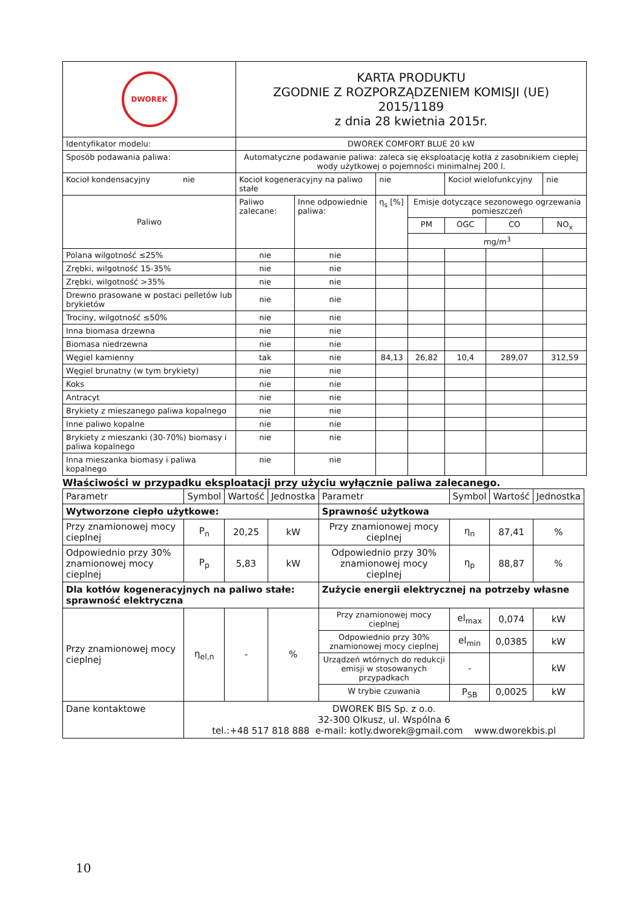| DWOREK | KARTA PRODUKTU ZGODNIE Z ROZPORZĄDZENIEM KOMISJI (UE) 2015/1189 z dnia 28 kwietnia 2015r. | | | | | | |
| Identyfikator modelu: | DWOREK COMFORT BLUE 20 kW | | | | | | |
| Sposób podawania paliwa: | Automatyczne podawanie paliwa: zaleca się eksploatację kotła z zasobnikiem ciepłej wody użytkowej o pojemności minimalnej 200 l. | | | | | | |
| Kocioł kondensacyjny nie | Kocioł kogeneracyjny na paliwo stałe | | nie | | Kocioł wielofunkcyjny | | nie |
| Paliwo | Paliwo zalecane: | Inne odpowiednie paliwa: | η<sub>s</sub> [%] | Emisje dotyczące sezonowego ogrzewania pomieszczeń | | | |
| | | | | PM | OGC | CO | NO<sub>x</sub> |
| | | | | mg/m<sup>3</sup> | | | |
| Polana wilgotność ≤25% | nie | nie | | | | | |
| Zrębki, wilgotność 15-35% | nie | nie | | | | | |
| Zrębki, wilgotność >35% | nie | nie | | | | | |
| Drewno prasowane w postaci pelletów lub brykietów | nie | nie | | | | | |
| Trociny, wilgotność ≤50% | nie | nie | | | | | |
| Inna biomasa drzewna | nie | nie | | | | | |
| Biomasa niedrzewna | nie | nie | | | | | |
| Węgiel kamienny | tak | nie | 84,13 | 26,82 | 10,4 | 289,07 | 312,59 |
| Węgiel brunatny (w tym brykiety) | nie | nie | | | | | |
| Koks | nie | nie | | | | | |
| Antracyt | nie | nie | | | | | |
| Brykiety z mieszanego paliwa kopalnego | nie | nie | | | | | |
| Inne paliwo kopalne | nie | nie | | | | | |
| Brykiety z mieszanki (30-70%) biomasy i paliwa kopalnego | nie | nie | | | | | |
| Inna mieszanka biomasy i paliwa kopalnego | nie | nie | | | | | |
Właściwości w przypadku eksploatacji przy użyciu wyłącznie paliwa zalecanego.
| Parametr | Symbol | Wartość | Jednostka | Parametr | Symbol | Wartość | Jednostka |
| --- | --- | --- | --- | --- | --- | --- | --- |
| Wytworzone ciepło użytkowe: | | | | Sprawność użytkowa | | | |
| Przy znamionowej mocy cieplnej | P<sub>n</sub> | 20,25 | kW | Przy znamionowej mocy cieplnej | η<sub>n</sub> | 87,41 | % |
| Odpowiednio przy 30% znamionowej mocy cieplnej | P<sub>p</sub> | 5,83 | kW | Odpowiednio przy 30% znamionowej mocy cieplnej | η<sub>p</sub> | 88,87 | % |
| Dla kotłów kogeneracyjnych na paliwo stałe: sprawność elektryczna | | | | Zużycie energii elektrycznej na potrzeby własne | | | |
| Przy znamionowej mocy cieplnej | η<sub>el,n</sub> | - | % | Przy znamionowej mocy cieplnej | el<sub>max</sub> | 0,074 | kW |
| | | | | Odpowiednio przy 30% znamionowej mocy cieplnej | el<sub>min</sub> | 0,0385 | kW |
| | | | | Urządzeń wtórnych do redukcji emisji w stosowanych przypadkach | - | | kW |
| | | | | W trybie czuwania | P<sub>SB</sub> | 0,0025 | kW |
| Dane kontaktowe | DWOREK BIS Sp. z o.o. 32-300 Olkusz, ul. Wspólna 6 tel.:+48 517 818 888 e-mail: kotly.dworek@gmail.com www.dworekbis.pl | | | | | | |
10